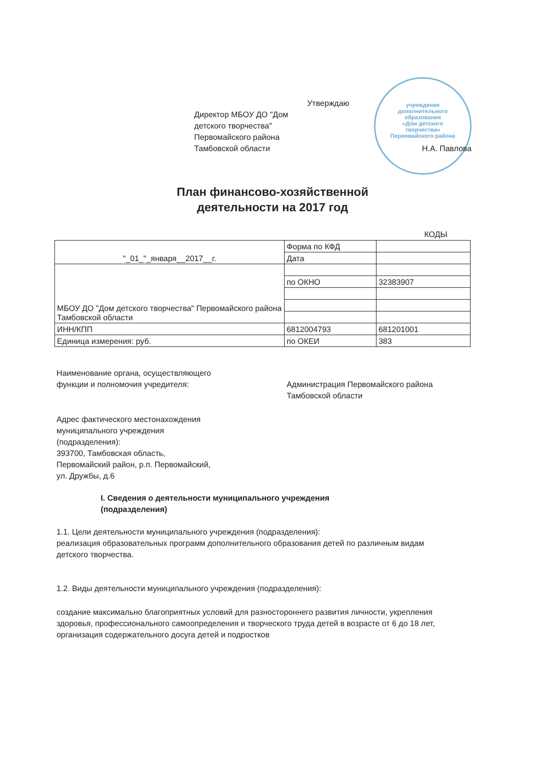учреждение
дополнительного
образования
«Дом детского
творчества»
Первомайского района
Утверждаю
Директор МБОУ ДО "Дом
детского творчества"
Первомайского района
Тамбовской области
Н.А. Павлова
План финансово-хозяйственной
деятельности на 2017 год
КОДЫ
| "_01_"_января__2017__г. | Форма по КФД | |
| | Дата | |
| МБОУ ДО "Дом детского творчества" Первомайского района Тамбовской области | | |
| | по ОКНО | 32383907 |
| ИНН/КПП | 6812004793 | 681201001 |
| Единица измерения: руб. | по ОКЕИ | 383 |
Наименование органа, осуществляющего
функции и полномочия учредителя:
Администрация Первомайского района
Тамбовской области
Адрес фактического местонахождения
муниципального учреждения
(подразделения):
393700, Тамбовская область,
Первомайский район, р.п. Первомайский,
ул. Дружбы, д.6
I. Сведения о деятельности муниципального учреждения
(подразделения)
1.1. Цели деятельности муниципального учреждения (подразделения):
реализация образовательных программ дополнительного образования детей по различным видам детского творчества.
1.2. Виды деятельности муниципального учреждения (подразделения):
создание максимально благоприятных условий для разностороннего развития личности, укрепления здоровья, профессионального самоопределения и творческого труда детей в возрасте от 6 до 18 лет, организация содержательного досуга детей и подростков